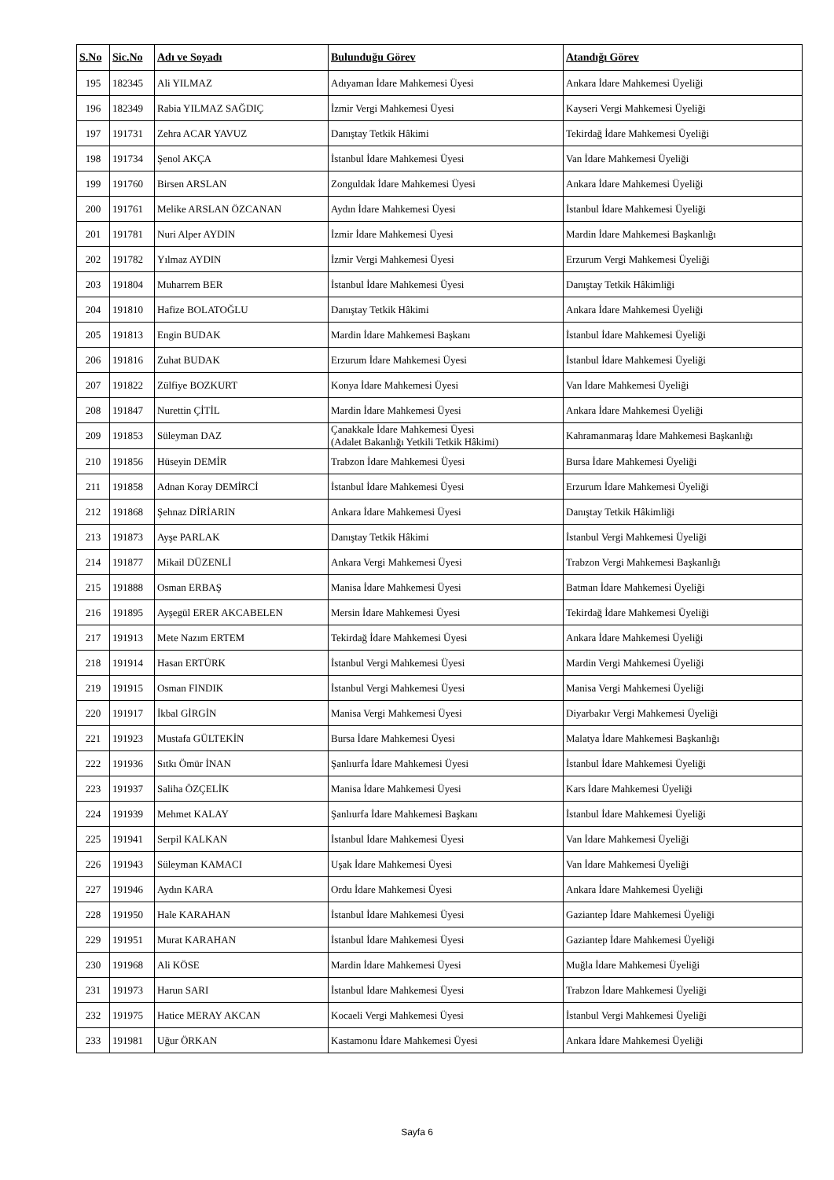| S.No | Sic.No | Adı ve Soyadı | Bulunduğu Görev | Atandığı Görev |
| --- | --- | --- | --- | --- |
| 195 | 182345 | Ali YILMAZ | Adıyaman İdare Mahkemesi Üyesi | Ankara İdare Mahkemesi Üyeliği |
| 196 | 182349 | Rabia YILMAZ SAĞDIÇ | İzmir Vergi Mahkemesi Üyesi | Kayseri Vergi Mahkemesi Üyeliği |
| 197 | 191731 | Zehra ACAR YAVUZ | Danıştay Tetkik Hâkimi | Tekirdağ İdare Mahkemesi Üyeliği |
| 198 | 191734 | Şenol AKÇA | İstanbul İdare Mahkemesi Üyesi | Van İdare Mahkemesi Üyeliği |
| 199 | 191760 | Birsen ARSLAN | Zonguldak İdare Mahkemesi Üyesi | Ankara İdare Mahkemesi Üyeliği |
| 200 | 191761 | Melike ARSLAN ÖZCANAN | Aydın İdare Mahkemesi Üyesi | İstanbul İdare Mahkemesi Üyeliği |
| 201 | 191781 | Nuri Alper AYDIN | İzmir İdare Mahkemesi Üyesi | Mardin İdare Mahkemesi Başkanlığı |
| 202 | 191782 | Yılmaz AYDIN | İzmir Vergi Mahkemesi Üyesi | Erzurum Vergi Mahkemesi Üyeliği |
| 203 | 191804 | Muharrem BER | İstanbul İdare Mahkemesi Üyesi | Danıştay Tetkik Hâkimliği |
| 204 | 191810 | Hafize BOLATOĞLU | Danıştay Tetkik Hâkimi | Ankara İdare Mahkemesi Üyeliği |
| 205 | 191813 | Engin BUDAK | Mardin İdare Mahkemesi Başkanı | İstanbul İdare Mahkemesi Üyeliği |
| 206 | 191816 | Zuhat BUDAK | Erzurum İdare Mahkemesi Üyesi | İstanbul İdare Mahkemesi Üyeliği |
| 207 | 191822 | Zülfiye BOZKURT | Konya İdare Mahkemesi Üyesi | Van İdare Mahkemesi Üyeliği |
| 208 | 191847 | Nurettin ÇİTİL | Mardin İdare Mahkemesi Üyesi | Ankara İdare Mahkemesi Üyeliği |
| 209 | 191853 | Süleyman DAZ | Çanakkale İdare Mahkemesi Üyesi (Adalet Bakanlığı Yetkili Tetkik Hâkimi) | Kahramanmaraş İdare Mahkemesi Başkanlığı |
| 210 | 191856 | Hüseyin DEMİR | Trabzon İdare Mahkemesi Üyesi | Bursa İdare Mahkemesi Üyeliği |
| 211 | 191858 | Adnan Koray DEMİRCİ | İstanbul İdare Mahkemesi Üyesi | Erzurum İdare Mahkemesi Üyeliği |
| 212 | 191868 | Şehnaz DİRİARIN | Ankara İdare Mahkemesi Üyesi | Danıştay Tetkik Hâkimliği |
| 213 | 191873 | Ayşe PARLAK | Danıştay Tetkik Hâkimi | İstanbul Vergi Mahkemesi Üyeliği |
| 214 | 191877 | Mikail DÜZENLİ | Ankara Vergi Mahkemesi Üyesi | Trabzon Vergi Mahkemesi Başkanlığı |
| 215 | 191888 | Osman ERBAŞ | Manisa İdare Mahkemesi Üyesi | Batman İdare Mahkemesi Üyeliği |
| 216 | 191895 | Ayşegül ERER AKCABELEN | Mersin İdare Mahkemesi Üyesi | Tekirdağ İdare Mahkemesi Üyeliği |
| 217 | 191913 | Mete Nazım ERTEM | Tekirdağ İdare Mahkemesi Üyesi | Ankara İdare Mahkemesi Üyeliği |
| 218 | 191914 | Hasan ERTÜRK | İstanbul Vergi Mahkemesi Üyesi | Mardin Vergi Mahkemesi Üyeliği |
| 219 | 191915 | Osman FINDIK | İstanbul Vergi Mahkemesi Üyesi | Manisa Vergi Mahkemesi Üyeliği |
| 220 | 191917 | İkbal GİRGİN | Manisa Vergi Mahkemesi Üyesi | Diyarbakır Vergi Mahkemesi Üyeliği |
| 221 | 191923 | Mustafa GÜLTEKİN | Bursa İdare Mahkemesi Üyesi | Malatya İdare Mahkemesi Başkanlığı |
| 222 | 191936 | Sıtkı Ömür İNAN | Şanlıurfa İdare Mahkemesi Üyesi | İstanbul İdare Mahkemesi Üyeliği |
| 223 | 191937 | Saliha ÖZÇELİK | Manisa İdare Mahkemesi Üyesi | Kars İdare Mahkemesi Üyeliği |
| 224 | 191939 | Mehmet KALAY | Şanlıurfa İdare Mahkemesi Başkanı | İstanbul İdare Mahkemesi Üyeliği |
| 225 | 191941 | Serpil KALKAN | İstanbul İdare Mahkemesi Üyesi | Van İdare Mahkemesi Üyeliği |
| 226 | 191943 | Süleyman KAMACI | Uşak İdare Mahkemesi Üyesi | Van İdare Mahkemesi Üyeliği |
| 227 | 191946 | Aydın KARA | Ordu İdare Mahkemesi Üyesi | Ankara İdare Mahkemesi Üyeliği |
| 228 | 191950 | Hale KARAHAN | İstanbul İdare Mahkemesi Üyesi | Gaziantep İdare Mahkemesi Üyeliği |
| 229 | 191951 | Murat KARAHAN | İstanbul İdare Mahkemesi Üyesi | Gaziantep İdare Mahkemesi Üyeliği |
| 230 | 191968 | Ali KÖSE | Mardin İdare Mahkemesi Üyesi | Muğla İdare Mahkemesi Üyeliği |
| 231 | 191973 | Harun SARI | İstanbul İdare Mahkemesi Üyesi | Trabzon İdare Mahkemesi Üyeliği |
| 232 | 191975 | Hatice MERAY AKCAN | Kocaeli Vergi Mahkemesi Üyesi | İstanbul Vergi Mahkemesi Üyeliği |
| 233 | 191981 | Uğur ÖRKAN | Kastamonu İdare Mahkemesi Üyesi | Ankara İdare Mahkemesi Üyeliği |
Sayfa 6